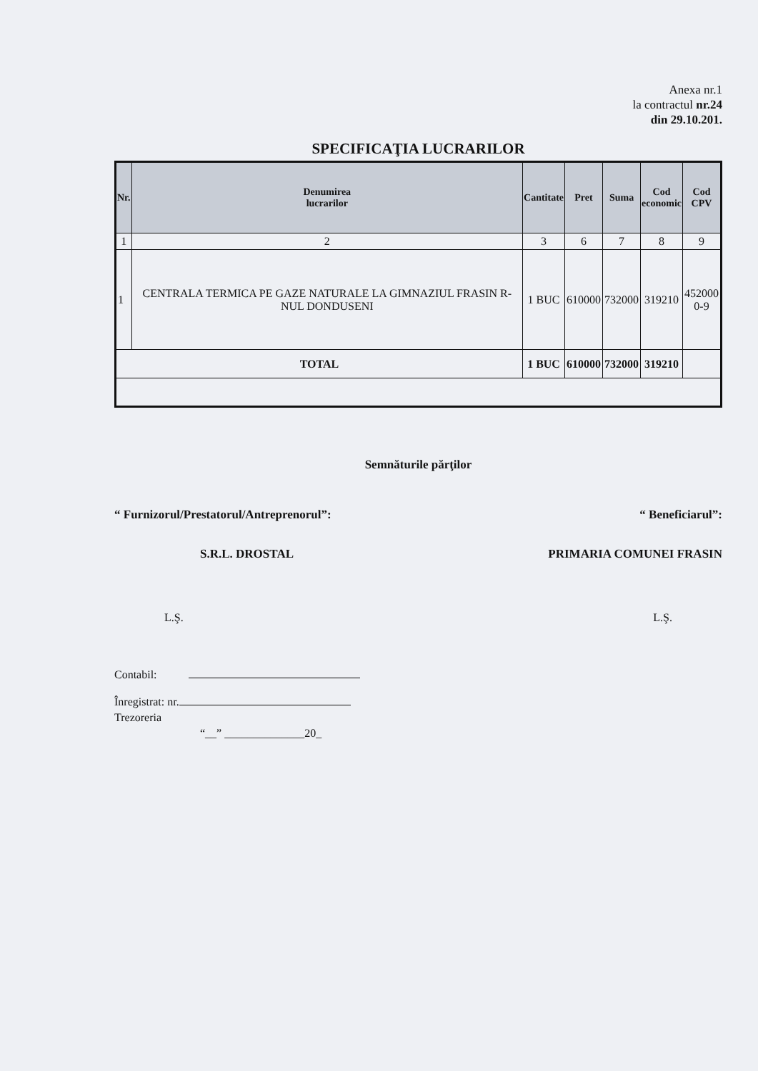Anexa nr.1
la contractul nr.24
din 29.10.201.
SPECIFICAŢIA LUCRARILOR
| Nr. | Denumirea lucrarilor | Cantitate | Pret | Suma | Cod economic | Cod CPV |
| --- | --- | --- | --- | --- | --- | --- |
| 1 | 2 | 3 | 6 | 7 | 8 | 9 |
| 1 | CENTRALA TERMICA PE GAZE NATURALE LA GIMNAZIUL FRASIN R-NUL DONDUSENI | 1 BUC | 610000 | 732000 | 319210 | 452000 0-9 |
| TOTAL | | 1 BUC | 610000 | 732000 | 319210 | |
Semnăturile părţilor
“ Furnizorul/Prestatorul/Antreprenorul”: “ Beneficiarul”:
S.R.L. DROSTAL PRIMARIA COMUNEI FRASIN
L.Ş. L.Ş.
Contabil:
Înregistrat: nr.
Trezoreria
“__” ______________20_